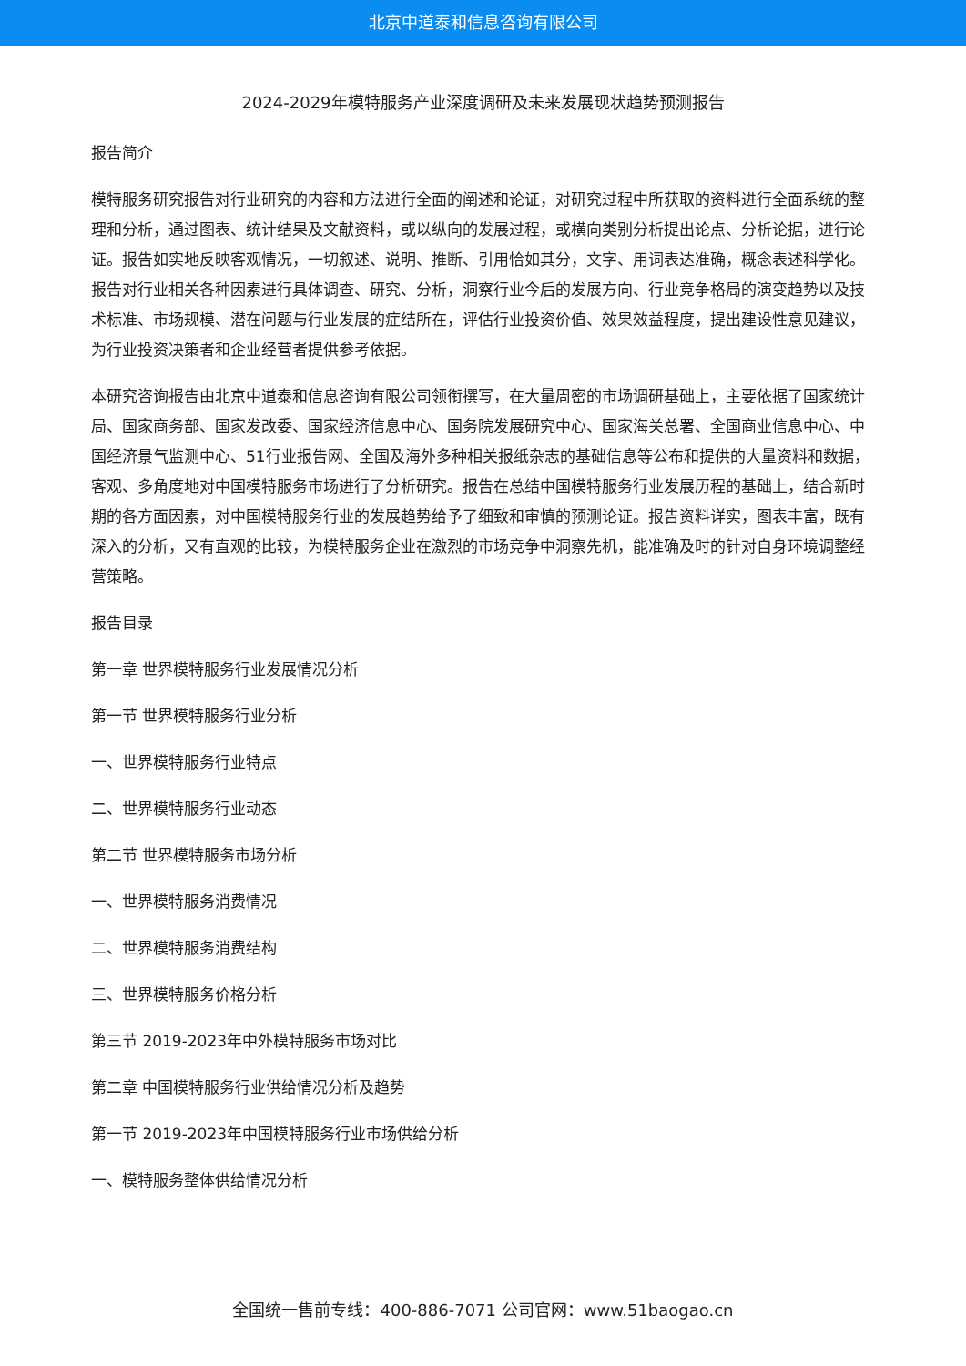北京中道泰和信息咨询有限公司
2024-2029年模特服务产业深度调研及未来发展现状趋势预测报告
报告简介
模特服务研究报告对行业研究的内容和方法进行全面的阐述和论证，对研究过程中所获取的资料进行全面系统的整理和分析，通过图表、统计结果及文献资料，或以纵向的发展过程，或横向类别分析提出论点、分析论据，进行论证。报告如实地反映客观情况，一切叙述、说明、推断、引用恰如其分，文字、用词表达准确，概念表述科学化。报告对行业相关各种因素进行具体调查、研究、分析，洞察行业今后的发展方向、行业竞争格局的演变趋势以及技术标准、市场规模、潜在问题与行业发展的症结所在，评估行业投资价值、效果效益程度，提出建设性意见建议，为行业投资决策者和企业经营者提供参考依据。
本研究咨询报告由北京中道泰和信息咨询有限公司领衔撰写，在大量周密的市场调研基础上，主要依据了国家统计局、国家商务部、国家发改委、国家经济信息中心、国务院发展研究中心、国家海关总署、全国商业信息中心、中国经济景气监测中心、51行业报告网、全国及海外多种相关报纸杂志的基础信息等公布和提供的大量资料和数据，客观、多角度地对中国模特服务市场进行了分析研究。报告在总结中国模特服务行业发展历程的基础上，结合新时期的各方面因素，对中国模特服务行业的发展趋势给予了细致和审慎的预测论证。报告资料详实，图表丰富，既有深入的分析，又有直观的比较，为模特服务企业在激烈的市场竞争中洞察先机，能准确及时的针对自身环境调整经营策略。
报告目录
第一章 世界模特服务行业发展情况分析
第一节 世界模特服务行业分析
一、世界模特服务行业特点
二、世界模特服务行业动态
第二节 世界模特服务市场分析
一、世界模特服务消费情况
二、世界模特服务消费结构
三、世界模特服务价格分析
第三节 2019-2023年中外模特服务市场对比
第二章 中国模特服务行业供给情况分析及趋势
第一节 2019-2023年中国模特服务行业市场供给分析
一、模特服务整体供给情况分析
全国统一售前专线：400-886-7071 公司官网：www.51baogao.cn